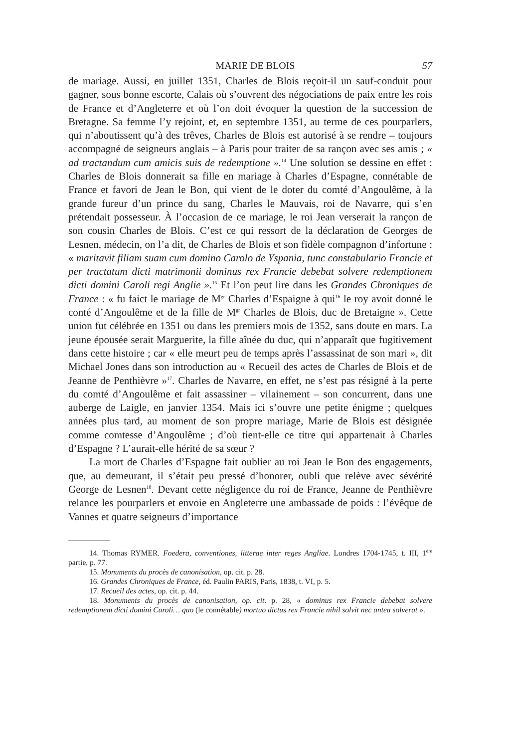MARIE DE BLOIS 57
de mariage. Aussi, en juillet 1351, Charles de Blois reçoit-il un sauf-conduit pour gagner, sous bonne escorte, Calais où s’ouvrent des négociations de paix entre les rois de France et d’Angleterre et où l’on doit évoquer la question de la succession de Bretagne. Sa femme l’y rejoint, et, en septembre 1351, au terme de ces pourparlers, qui n’aboutissent qu’à des trêves, Charles de Blois est autorisé à se rendre – toujours accompagné de seigneurs anglais – à Paris pour traiter de sa rançon avec ses amis ; « ad tractandum cum amicis suis de redemptione ».<sup>14</sup> Une solution se dessine en effet : Charles de Blois donnerait sa fille en mariage à Charles d’Espagne, connétable de France et favori de Jean le Bon, qui vient de le doter du comté d’Angoulême, à la grande fureur d’un prince du sang, Charles le Mauvais, roi de Navarre, qui s’en prétendait possesseur. À l’occasion de ce mariage, le roi Jean verserait la rançon de son cousin Charles de Blois. C’est ce qui ressort de la déclaration de Georges de Lesnen, médecin, on l’a dit, de Charles de Blois et son fidèle compagnon d’infortune : « maritavit filiam suam cum domino Carolo de Yspania, tunc constabulario Francie et per tractatum dicti matrimonii dominus rex Francie debebat solvere redemptionem dicti domini Caroli regi Anglie ».<sup>15</sup> Et l’on peut lire dans les Grandes Chroniques de France : « fu faict le mariage de M<sup>gr</sup> Charles d’Espaigne à qui<sup>16</sup> le roy avoit donné le conté d’Angoulême et de la fille de M<sup>gr</sup> Charles de Blois, duc de Bretaigne ». Cette union fut célébrée en 1351 ou dans les premiers mois de 1352, sans doute en mars. La jeune épousée serait Marguerite, la fille aînée du duc, qui n’apparaît que fugitivement dans cette histoire ; car « elle meurt peu de temps après l’assassinat de son mari », dit Michael Jones dans son introduction au « Recueil des actes de Charles de Blois et de Jeanne de Penthièvre »<sup>17</sup>. Charles de Navarre, en effet, ne s’est pas résigné à la perte du comté d’Angoulême et fait assassiner – vilainement – son concurrent, dans une auberge de Laigle, en janvier 1354. Mais ici s’ouvre une petite énigme ; quelques années plus tard, au moment de son propre mariage, Marie de Blois est désignée comme comtesse d’Angoulême ; d’où tient-elle ce titre qui appartenait à Charles d’Espagne ? L’aurait-elle hérité de sa sœur ?
La mort de Charles d’Espagne fait oublier au roi Jean le Bon des engagements, que, au demeurant, il s’était peu pressé d’honorer, oubli que relève avec sévérité George de Lesnen<sup>18</sup>. Devant cette négligence du roi de France, Jeanne de Penthièvre relance les pourparlers et envoie en Angleterre une ambassade de poids : l’évêque de Vannes et quatre seigneurs d’importance
14. Thomas RYMER. Foedera, conventiones, litterae inter reges Angliae. Londres 1704-1745, t. III, 1<sup>ère</sup> partie, p. 77.
15. Monuments du procès de canonisation, op. cit. p. 28.
16. Grandes Chroniques de France, éd. Paulin PARIS, Paris, 1838, t. VI, p. 5.
17. Recueil des actes, op. cit. p. 44.
18. Monuments du procès de canonisation, op. cit. p. 28, « dominus rex Francie debebat solvere redemptionem dicti domini Caroli… quo (le connétable) mortuo dictus rex Francie nihil solvit nec antea solverat ».